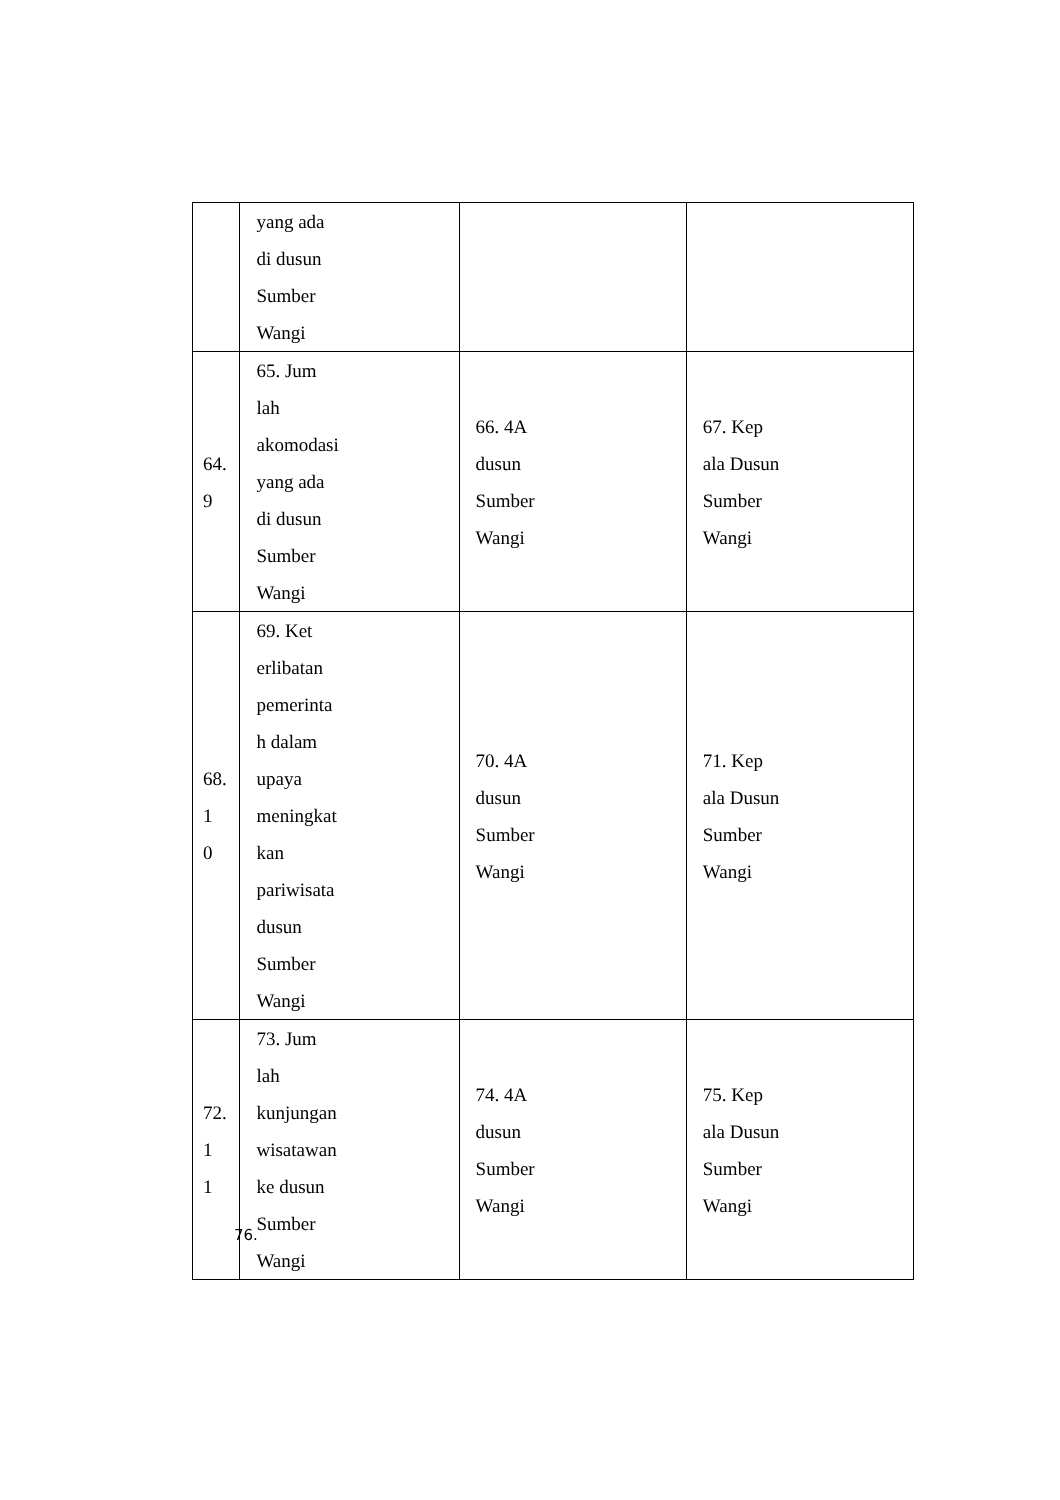| | yang ada di dusun Sumber Wangi | | |
| 64. 9 | 65. Jum lah akomodasi yang ada di dusun Sumber Wangi | 66. 4A dusun Sumber Wangi | 67. Kep ala Dusun Sumber Wangi |
| 68. 1 0 | 69. Ket erlibatan pemerinta h dalam upaya meningkat kan pariwisata dusun Sumber Wangi | 70. 4A dusun Sumber Wangi | 71. Kep ala Dusun Sumber Wangi |
| 72. 1 1 | 73. Jum lah kunjungan wisatawan ke dusun Sumber Wangi | 74. 4A dusun Sumber Wangi | 75. Kep ala Dusun Sumber Wangi |
76.